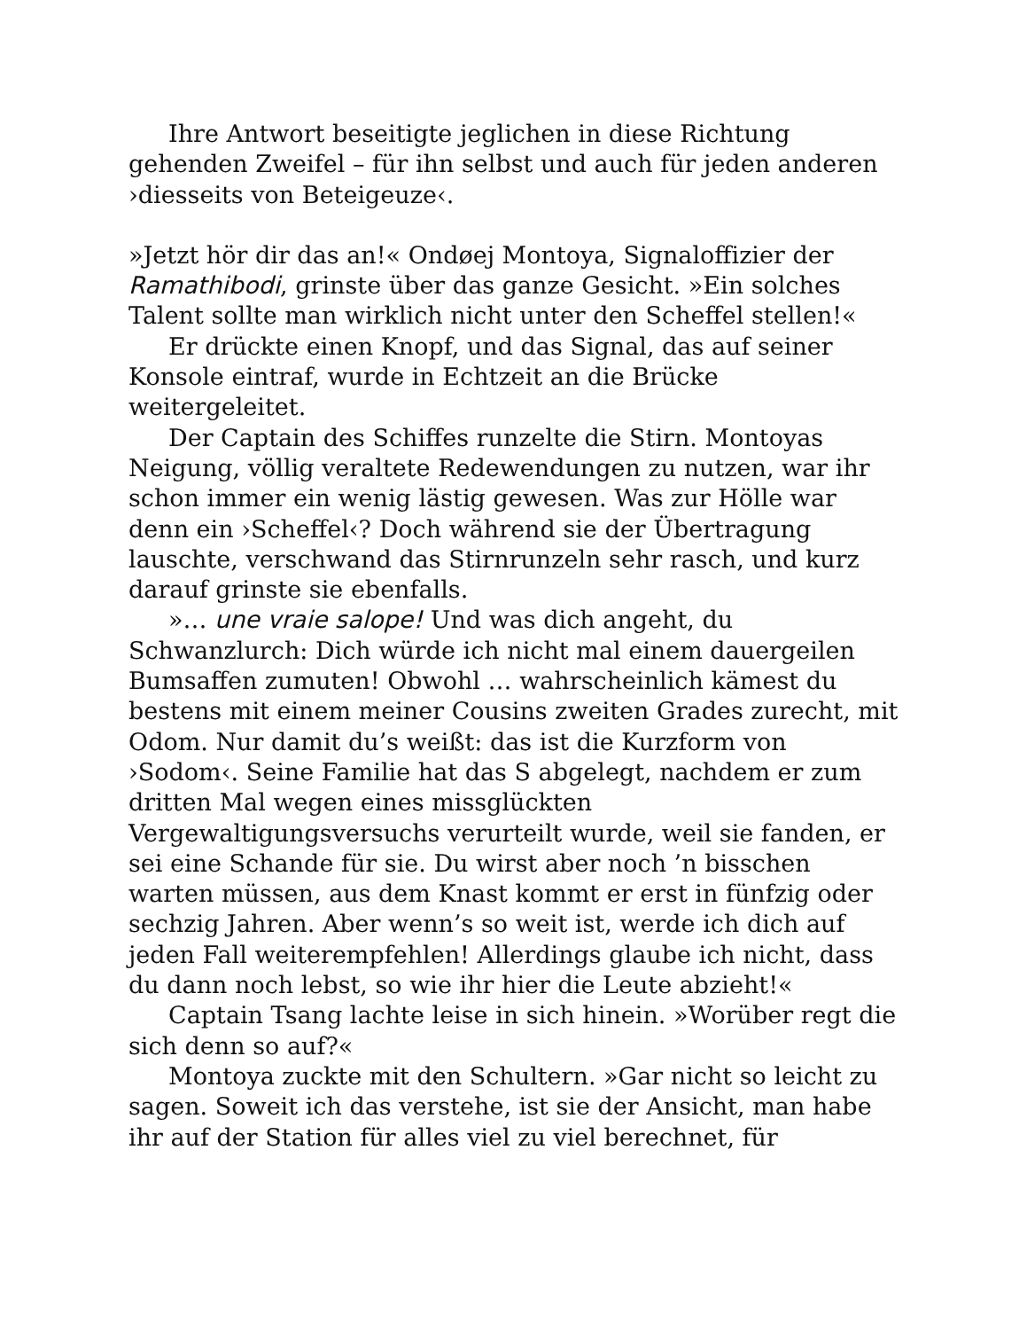Ihre Antwort beseitigte jeglichen in diese Richtung gehenden Zweifel – für ihn selbst und auch für jeden anderen ›diesseits von Beteigeuze‹.
»Jetzt hör dir das an!« Ondøej Montoya, Signaloffizier der Ramathibodi, grinste über das ganze Gesicht. »Ein solches Talent sollte man wirklich nicht unter den Scheffel stellen!«
Er drückte einen Knopf, und das Signal, das auf seiner Konsole eintraf, wurde in Echtzeit an die Brücke weitergeleitet.
Der Captain des Schiffes runzelte die Stirn. Montoyas Neigung, völlig veraltete Redewendungen zu nutzen, war ihr schon immer ein wenig lästig gewesen. Was zur Hölle war denn ein ›Scheffel‹? Doch während sie der Übertragung lauschte, verschwand das Stirnrunzeln sehr rasch, und kurz darauf grinste sie ebenfalls.
»… une vraie salope! Und was dich angeht, du Schwanzlurch: Dich würde ich nicht mal einem dauergeilen Bumsaffen zumuten! Obwohl … wahrscheinlich kämest du bestens mit einem meiner Cousins zweiten Grades zurecht, mit Odom. Nur damit du’s weißt: das ist die Kurzform von ›Sodom‹. Seine Familie hat das S abgelegt, nachdem er zum dritten Mal wegen eines missglückten Vergewaltigungsversuchs verurteilt wurde, weil sie fanden, er sei eine Schande für sie. Du wirst aber noch ’n bisschen warten müssen, aus dem Knast kommt er erst in fünfzig oder sechzig Jahren. Aber wenn’s so weit ist, werde ich dich auf jeden Fall weiterempfehlen! Allerdings glaube ich nicht, dass du dann noch lebst, so wie ihr hier die Leute abzieht!«
Captain Tsang lachte leise in sich hinein. »Worüber regt die sich denn so auf?«
Montoya zuckte mit den Schultern. »Gar nicht so leicht zu sagen. Soweit ich das verstehe, ist sie der Ansicht, man habe ihr auf der Station für alles viel zu viel berechnet, für